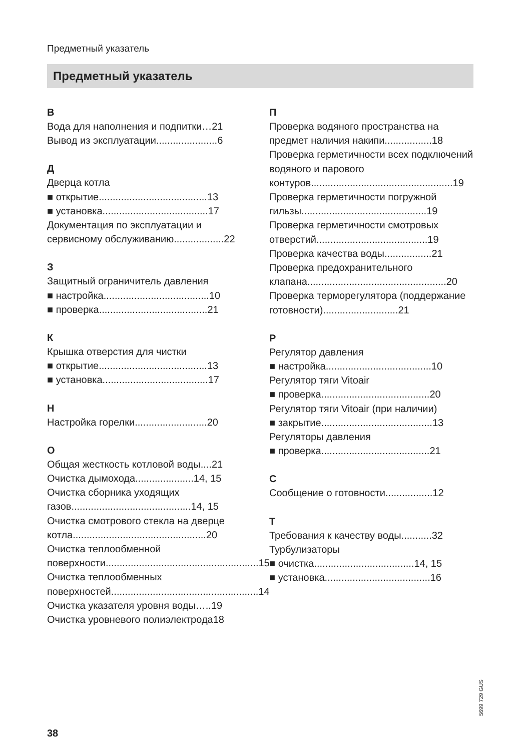Предметный указатель
Предметный указатель
В
Вода для наполнения и подпитки…21
Вывод из эксплуатации......................6
Д
Дверца котла
■ открытие.......................................13
■ установка......................................17
Документация по эксплуатации и сервисному обслуживанию..................22
З
Защитный ограничитель давления
■ настройка......................................10
■ проверка.......................................21
К
Крышка отверстия для чистки
■ открытие.......................................13
■ установка......................................17
Н
Настройка горелки..........................20
О
Общая жесткость котловой воды....21
Очистка дымохода.....................14, 15
Очистка сборника уходящих газов...........................................14, 15
Очистка смотрового стекла на дверце котла................................................20
Очистка теплообменной поверхности.......................................................15
Очистка теплообменных поверхностей.....................................................14
Очистка указателя уровня воды…..19
Очистка уровневого полиэлектрода18
П
Проверка водяного пространства на предмет наличия накипи.................18
Проверка герметичности всех подключений водяного и парового контуров...................................................19
Проверка герметичности погружной гильзы.............................................19
Проверка герметичности смотровых отверстий........................................19
Проверка качества воды.................21
Проверка предохранительного клапана..................................................20
Проверка терморегулятора (поддержание готовности)...........................21
Р
Регулятор давления
■ настройка......................................10
Регулятор тяги Vitoair
■ проверка.......................................20
Регулятор тяги Vitoair (при наличии)
■ закрытие........................................13
Регуляторы давления
■ проверка.......................................21
С
Сообщение о готовности.................12
Т
Требования к качеству воды...........32
Турбулизаторы
■ очистка....................................14, 15
■ установка......................................16
5699 729 GUS
38